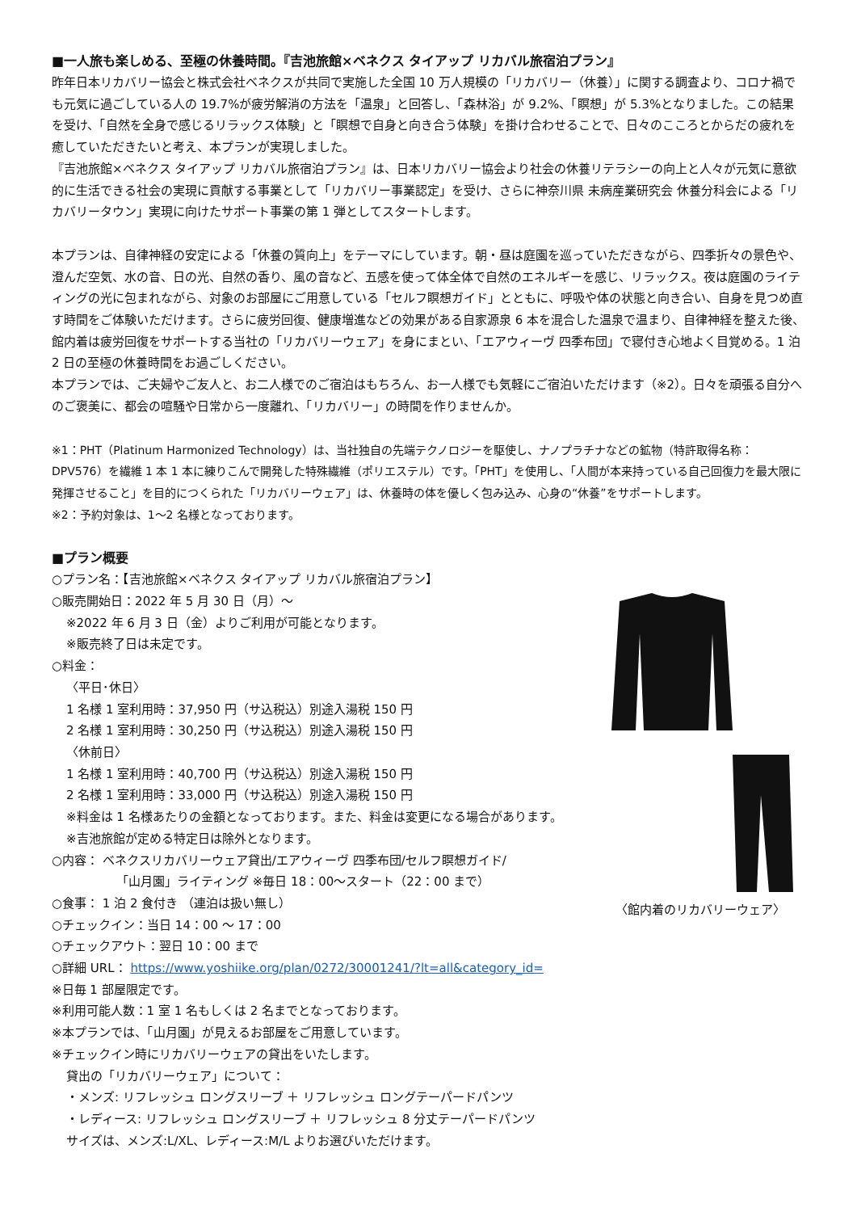■一人旅も楽しめる、至極の休養時間。『吉池旅館×ベネクス タイアップ リカバル旅宿泊プラン』
昨年日本リカバリー協会と株式会社ベネクスが共同で実施した全国 10 万人規模の「リカバリー（休養）」に関する調査より、コロナ禍でも元気に過ごしている人の 19.7%が疲労解消の方法を「温泉」と回答し、「森林浴」が 9.2%、「瞑想」が 5.3%となりました。この結果を受け、「自然を全身で感じるリラックス体験」と「瞑想で自身と向き合う体験」を掛け合わせることで、日々のこころとからだの疲れを癒していただきたいと考え、本プランが実現しました。
『吉池旅館×ベネクス タイアップ リカバル旅宿泊プラン』は、日本リカバリー協会より社会の休養リテラシーの向上と人々が元気に意欲的に生活できる社会の実現に貢献する事業として「リカバリー事業認定」を受け、さらに神奈川県 未病産業研究会 休養分科会による「リカバリータウン」実現に向けたサポート事業の第 1 弾としてスタートします。
本プランは、自律神経の安定による「休養の質向上」をテーマにしています。朝・昼は庭園を巡っていただきながら、四季折々の景色や、澄んだ空気、水の音、日の光、自然の香り、風の音など、五感を使って体全体で自然のエネルギーを感じ、リラックス。夜は庭園のライティングの光に包まれながら、対象のお部屋にご用意している「セルフ瞑想ガイド」とともに、呼吸や体の状態と向き合い、自身を見つめ直す時間をご体験いただけます。さらに疲労回復、健康増進などの効果がある自家源泉 6 本を混合した温泉で温まり、自律神経を整えた後、館内着は疲労回復をサポートする当社の「リカバリーウェア」を身にまとい、「エアウィーヴ 四季布団」で寝付き心地よく目覚める。1 泊 2 日の至極の休養時間をお過ごしください。
本プランでは、ご夫婦やご友人と、お二人様でのご宿泊はもちろん、お一人様でも気軽にご宿泊いただけます（※2）。日々を頑張る自分へのご褒美に、都会の喧騒や日常から一度離れ、「リカバリー」の時間を作りませんか。
※1：PHT（Platinum Harmonized Technology）は、当社独自の先端テクノロジーを駆使し、ナノプラチナなどの鉱物（特許取得名称：DPV576）を繊維 1 本 1 本に練りこんで開発した特殊繊維（ポリエステル）です。「PHT」を使用し、「人間が本来持っている自己回復力を最大限に発揮させること」を目的につくられた「リカバリーウェア」は、休養時の体を優しく包み込み、心身の“休養”をサポートします。
※2：予約対象は、1～2 名様となっております。
■プラン概要
○プラン名：【吉池旅館×ベネクス タイアップ リカバル旅宿泊プラン】
○販売開始日：2022 年 5 月 30 日（月）～
※2022 年 6 月 3 日（金）よりご利用が可能となります。
※販売終了日は未定です。
○料金：
〈平日･休日〉
1 名様 1 室利用時：37,950 円（サ込税込）別途入湯税 150 円
2 名様 1 室利用時：30,250 円（サ込税込）別途入湯税 150 円
〈休前日〉
1 名様 1 室利用時：40,700 円（サ込税込）別途入湯税 150 円
2 名様 1 室利用時：33,000 円（サ込税込）別途入湯税 150 円
※料金は 1 名様あたりの金額となっております。また、料金は変更になる場合があります。
※吉池旅館が定める特定日は除外となります。
○内容： ベネクスリカバリーウェア貸出/エアウィーヴ 四季布団/セルフ瞑想ガイド/
「山月園」ライティング ※毎日 18：00～スタート（22：00 まで）
○食事： 1 泊 2 食付き （連泊は扱い無し）
○チェックイン：当日 14：00 ～ 17：00
○チェックアウト：翌日 10：00 まで
〈館内着のリカバリーウェア〉
○詳細 URL： https://www.yoshiike.org/plan/0272/30001241/?lt=all&category_id=
※日毎 1 部屋限定です。
※利用可能人数：1 室 1 名もしくは 2 名までとなっております。
※本プランでは、「山月園」が見えるお部屋をご用意しています。
※チェックイン時にリカバリーウェアの貸出をいたします。
貸出の「リカバリーウェア」について：
・メンズ: リフレッシュ ロングスリーブ ＋ リフレッシュ ロングテーパードパンツ
・レディース: リフレッシュ ロングスリーブ ＋ リフレッシュ 8 分丈テーパードパンツ
サイズは、メンズ:L/XL、レディース:M/L よりお選びいただけます。